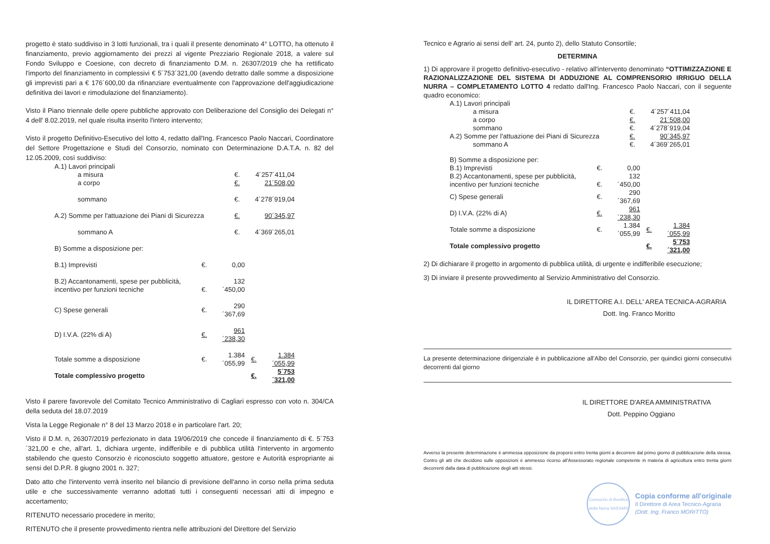progetto è stato suddiviso in 3 lotti funzionali, tra i quali il presente denominato 4° LOTTO, ha ottenuto il finanziamento, previo aggiornamento dei prezzi al vigente Prezziario Regionale 2018, a valere sul Fondo Sviluppo e Coesione, con decreto di finanziamento D.M. n. 26307/2019 che ha rettificato l'importo del finanziamento in complessivi € 5´753´321,00 (avendo detratto dalle somme a disposizione gli imprevisti pari a € 176´600,00 da rifinanziare eventualmente con l'approvazione dell'aggiudicazione definitiva dei lavori e rimodulazione del finanziamento).
Visto il Piano triennale delle opere pubbliche approvato con Deliberazione del Consiglio dei Delegati n° 4 dell' 8.02.2019, nel quale risulta inserito l'intero intervento;
Visto il progetto Definitivo-Esecutivo del lotto 4, redatto dall'Ing. Francesco Paolo Naccari, Coordinatore del Settore Progettazione e Studi del Consorzio, nominato con Determinazione D.A.T.A. n. 82 del 12.05.2009, così suddiviso:
| A.1) Lavori principali | | | |
| | a misura | €. | 4´257´411,04 |
| | a corpo | €. | 21´508,00 |
| | sommano | €. | 4´278´919,04 |
| A.2) Somme per l'attuazione dei Piani di Sicurezza | | €. | 90´345,97 |
| | sommano A | €. | 4´369´265,01 |
| B) Somme a disposizione per: | | | | |
| B.1) Imprevisti | €. | 0,00 | | |
| B.2) Accantonamenti, spese per pubblicità, incentivo per funzioni tecniche | €. | 132´450,00 | | |
| C) Spese generali | €. | 290´367,69 | | |
| D) I.V.A. (22% di A) | €. | 961´238,30 | | |
| Totale somme a disposizione | €. | 1.384´055,99 | €. | 1.384´055,99 |
| Totale complessivo progetto | | | €. | 5´753´321,00 |
Visto il parere favorevole del Comitato Tecnico Amministrativo di Cagliari espresso con voto n. 304/CA della seduta del 18.07.2019
Vista la Legge Regionale n° 8 del 13 Marzo 2018 e in particolare l'art. 20;
Visto il D.M. n, 26307/2019 perfezionato in data 19/06/2019 che concede il finanziamento di €. 5´753´321,00 e che, all'art. 1, dichiara urgente, indifferibile e di pubblica utilità l'intervento in argomento stabilendo che questo Consorzio è riconosciuto soggetto attuatore, gestore e Autorità espropriante ai sensi del D.P.R. 8 giugno 2001 n. 327;
Dato atto che l'intervento verrà inserito nel bilancio di previsione dell'anno in corso nella prima seduta utile e che successivamente verranno adottati tutti i conseguenti necessari atti di impegno e accertamento;
RITENUTO necessario procedere in merito;
RITENUTO che il presente provvedimento rientra nelle attribuzioni del Direttore del Servizio
Tecnico e Agrario ai sensi dell' art. 24, punto 2), dello Statuto Consortile;
DETERMINA
1) Di approvare il progetto definitivo-esecutivo - relativo all'intervento denominato “OTTIMIZZAZIONE E RAZIONALIZZAZIONE DEL SISTEMA DI ADDUZIONE AL COMPRENSORIO IRRIGUO DELLA NURRA – COMPLETAMENTO LOTTO 4 redatto dall'Ing. Francesco Paolo Naccari, con il seguente quadro economico:
| A.1) Lavori principali | | | |
| | a misura | €. | 4´257´411,04 |
| | a corpo | €. | 21´508,00 |
| | sommano | €. | 4´278´919,04 |
| A.2) Somme per l'attuazione dei Piani di Sicurezza | | €. | 90´345,97 |
| | sommano A | €. | 4´369´265,01 |
| B) Somme a disposizione per: | | | | |
| B.1) Imprevisti | €. | 0,00 | | |
| B.2) Accantonamenti, spese per pubblicità, incentivo per funzioni tecniche | €. | 132´450,00 | | |
| C) Spese generali | €. | 290´367,69 | | |
| D) I.V.A. (22% di A) | €. | 961´238,30 | | |
| Totale somme a disposizione | €. | 1.384´055,99 | €. | 1.384´055,99 |
| Totale complessivo progetto | | | €. | 5´753´321,00 |
2) Di dichiarare il progetto in argomento di pubblica utilità, di urgente e indifferibile esecuzione;
3) Di inviare il presente provvedimento al Servizio Amministrativo del Consorzio.
IL DIRETTORE A.I. DELL' AREA TECNICA-AGRARIA
Dott. Ing. Franco Moritto
La presente determinazione dirigenziale è in pubblicazione all'Albo del Consorzio, per quindici giorni consecutivi decorrenti dal giorno
IL DIRETTORE D'AREA AMMINISTRATIVA
Dott. Peppino Oggiano
Avverso la presente determinazione è ammessa opposizione da proporsi entro trenta giorni a decorrere dal primo giorno di pubblicazione della stessa. Contro gli atti che decidono sulle opposizioni è ammesso ricorso all'Assessorato regionale competente in materia di agricoltura entro trenta giorni decorrenti dalla data di pubblicazione degli atti stessi.
Consorzio di Bonifica della Nurra SASSARI
Copia conforme all'originale
Il Direttore di Area Tecnico-Agraria
(Dott. Ing. Franco MORITTO)